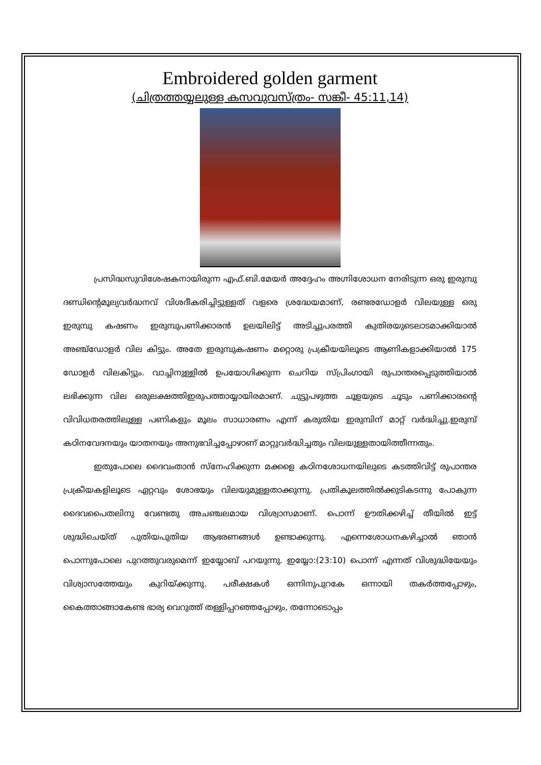Embroidered golden garment
(ചിത്രത്തയ്യലുള്ള കസവുവസ്ത്രം- സങ്കീ- 45:11,14)
പ്രസിദ്ധസുവിശേഷകനായിരുന്ന എഫ്.ബി.മേയർ അദ്ദേഹം അഗ്നിശോധന നേരിടുന്ന ഒരു ഇരുമ്പു ദണ്ഡിന്റെമൂല്യവർദ്ധനവ് വിശദീകരിച്ചിട്ടുള്ളത് വളരെ ശ്രദ്ധേയമാണ്, രണ്ടരഡോളർ വിലയുള്ള ഒരു ഇരുമ്പു കഷണം ഇരുമ്പുപണിക്കാരൻ ഉലയിലിട്ട് അടിച്ചുപരത്തി കുതിരയുടെലാടമാക്കിയാൽ അഞ്ച്ഡോളർ വില കിട്ടും. അതേ ഇരുമ്പുകഷണം മറ്റൊരു പ്രക്രീയയിലൂടെ ആണികളാക്കിയാൽ 175 ഡോളർ വിലകിട്ടും. വാച്ചിനുള്ളിൽ ഉപയോഗിക്കുന്ന ചെറിയ സ്പ്രിംഗായി രുപാന്തരപ്പെടുത്തിയാൽ ലഭിക്കുന്ന വില ഒരുലക്ഷത്തിഇരുപത്തായ്യായിരമാണ്. ചുട്ടുപഴുത്ത ചൂളയുടെ ചൂടും പണിക്കാരന്റെ വിവിധതരത്തിലുള്ള പണികളും മൂലം സാധാരണം എന്ന് കരുതിയ ഇരുമ്പിന് മാറ്റ് വർദ്ധിച്ചു.ഇരുമ്പ് കഠിനവേദനയും യാതനയും അനുഭവിച്ചപ്പോഴാണ് മാറ്റുവർദ്ധിച്ചതും വിലയുള്ളതായിത്തീന്നതും.
ഇതുപോലെ ദൈവംതാൻ സ്നേഹിക്കുന്ന മക്കളെ കഠിനശോധനയിലുടെ കടത്തിവിട്ട് രുപാന്തര പ്രക്രീയകളിലൂടെ ഏറ്റവും ശോഭയും വിലയുമുള്ളതാക്കുന്നു. പ്രതികൂലത്തിൽക്കുടികടന്നു പോകുന്ന ദൈവപൈതലിനു വേണ്ടതു അചഞ്ചലമായ വിശ്വാസമാണ്. പൊന്ന് ഊതിക്കഴിച്ച് തീയിൽ ഇട്ട് ശുദ്ധിചെയ്ത് പുതിയപുതിയ ആഭരണങ്ങൾ ഉണ്ടാക്കുന്നു. എന്നെശോധനകഴിച്ചാൽ ഞാൻ പൊന്നുപോലെ പുറത്തുവരുമെന്ന് ഇയ്യോബ് പറയുന്നു. ഇയ്യോ:(23:10) പൊന്ന് എന്നത് വിശുദ്ധിയേയും വിശ്വാസത്തേയും കുറിയ്ക്കുന്നു. പരീക്ഷകൾ ഒന്നിനുപുറകേ ഒന്നായി തകർത്തപ്പോഴും, കൈത്താങ്ങാകേണ്ട ഭാര്യ വെറുത്ത് തള്ളിപ്പറഞ്ഞപ്പോഴും, തന്നോടൊപ്പം